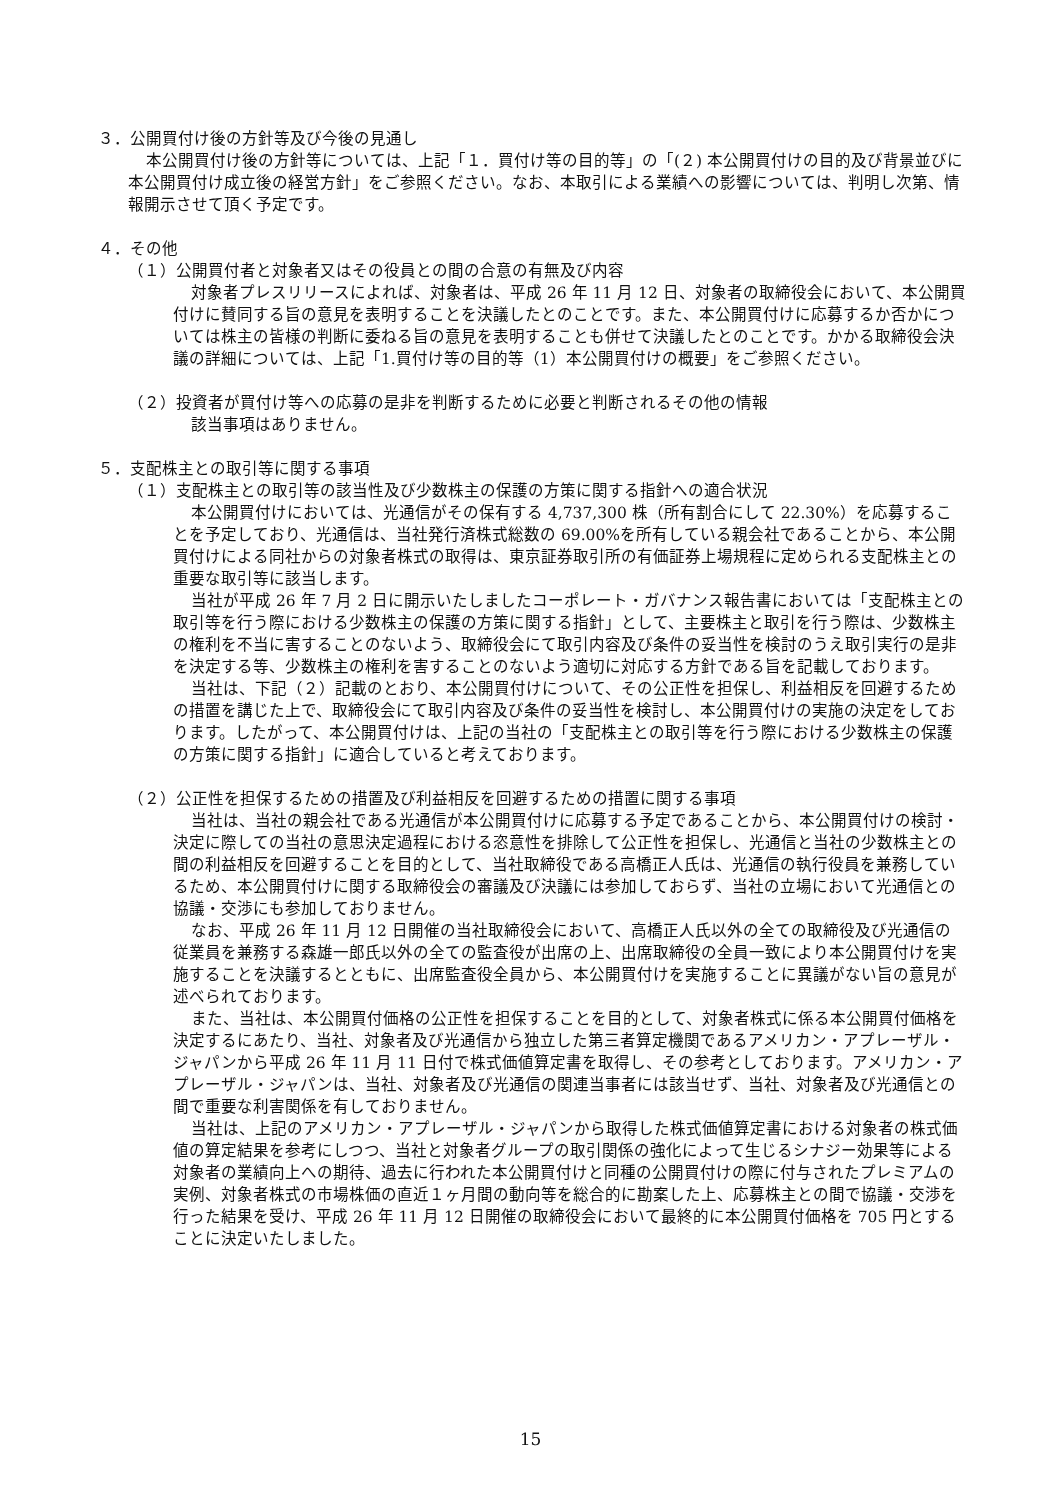３．公開買付け後の方針等及び今後の見通し
本公開買付け後の方針等については、上記「１．買付け等の目的等」の「(２) 本公開買付けの目的及び背景並びに本公開買付け成立後の経営方針」をご参照ください。なお、本取引による業績への影響については、判明し次第、情報開示させて頂く予定です。
４．その他
（１）公開買付者と対象者又はその役員との間の合意の有無及び内容
対象者プレスリリースによれば、対象者は、平成 26 年 11 月 12 日、対象者の取締役会において、本公開買付けに賛同する旨の意見を表明することを決議したとのことです。また、本公開買付けに応募するか否かについては株主の皆様の判断に委ねる旨の意見を表明することも併せて決議したとのことです。かかる取締役会決議の詳細については、上記「1.買付け等の目的等（1）本公開買付けの概要」をご参照ください。
（２）投資者が買付け等への応募の是非を判断するために必要と判断されるその他の情報
該当事項はありません。
５．支配株主との取引等に関する事項
（１）支配株主との取引等の該当性及び少数株主の保護の方策に関する指針への適合状況
本公開買付けにおいては、光通信がその保有する 4,737,300 株（所有割合にして 22.30%）を応募することを予定しており、光通信は、当社発行済株式総数の 69.00%を所有している親会社であることから、本公開買付けによる同社からの対象者株式の取得は、東京証券取引所の有価証券上場規程に定められる支配株主との重要な取引等に該当します。
当社が平成 26 年 7 月 2 日に開示いたしましたコーポレート・ガバナンス報告書においては「支配株主との取引等を行う際における少数株主の保護の方策に関する指針」として、主要株主と取引を行う際は、少数株主の権利を不当に害することのないよう、取締役会にて取引内容及び条件の妥当性を検討のうえ取引実行の是非を決定する等、少数株主の権利を害することのないよう適切に対応する方針である旨を記載しております。
当社は、下記（２）記載のとおり、本公開買付けについて、その公正性を担保し、利益相反を回避するための措置を講じた上で、取締役会にて取引内容及び条件の妥当性を検討し、本公開買付けの実施の決定をしております。したがって、本公開買付けは、上記の当社の「支配株主との取引等を行う際における少数株主の保護の方策に関する指針」に適合していると考えております。
（２）公正性を担保するための措置及び利益相反を回避するための措置に関する事項
当社は、当社の親会社である光通信が本公開買付けに応募する予定であることから、本公開買付けの検討・決定に際しての当社の意思決定過程における恣意性を排除して公正性を担保し、光通信と当社の少数株主との間の利益相反を回避することを目的として、当社取締役である高橋正人氏は、光通信の執行役員を兼務しているため、本公開買付けに関する取締役会の審議及び決議には参加しておらず、当社の立場において光通信との協議・交渉にも参加しておりません。
なお、平成 26 年 11 月 12 日開催の当社取締役会において、高橋正人氏以外の全ての取締役及び光通信の従業員を兼務する森雄一郎氏以外の全ての監査役が出席の上、出席取締役の全員一致により本公開買付けを実施することを決議するとともに、出席監査役全員から、本公開買付けを実施することに異議がない旨の意見が述べられております。
また、当社は、本公開買付価格の公正性を担保することを目的として、対象者株式に係る本公開買付価格を決定するにあたり、当社、対象者及び光通信から独立した第三者算定機関であるアメリカン・アプレーザル・ジャパンから平成 26 年 11 月 11 日付で株式価値算定書を取得し、その参考としております。アメリカン・アプレーザル・ジャパンは、当社、対象者及び光通信の関連当事者には該当せず、当社、対象者及び光通信との間で重要な利害関係を有しておりません。
当社は、上記のアメリカン・アプレーザル・ジャパンから取得した株式価値算定書における対象者の株式価値の算定結果を参考にしつつ、当社と対象者グループの取引関係の強化によって生じるシナジー効果等による対象者の業績向上への期待、過去に行われた本公開買付けと同種の公開買付けの際に付与されたプレミアムの実例、対象者株式の市場株価の直近１ヶ月間の動向等を総合的に勘案した上、応募株主との間で協議・交渉を行った結果を受け、平成 26 年 11 月 12 日開催の取締役会において最終的に本公開買付価格を 705 円とすることに決定いたしました。
15